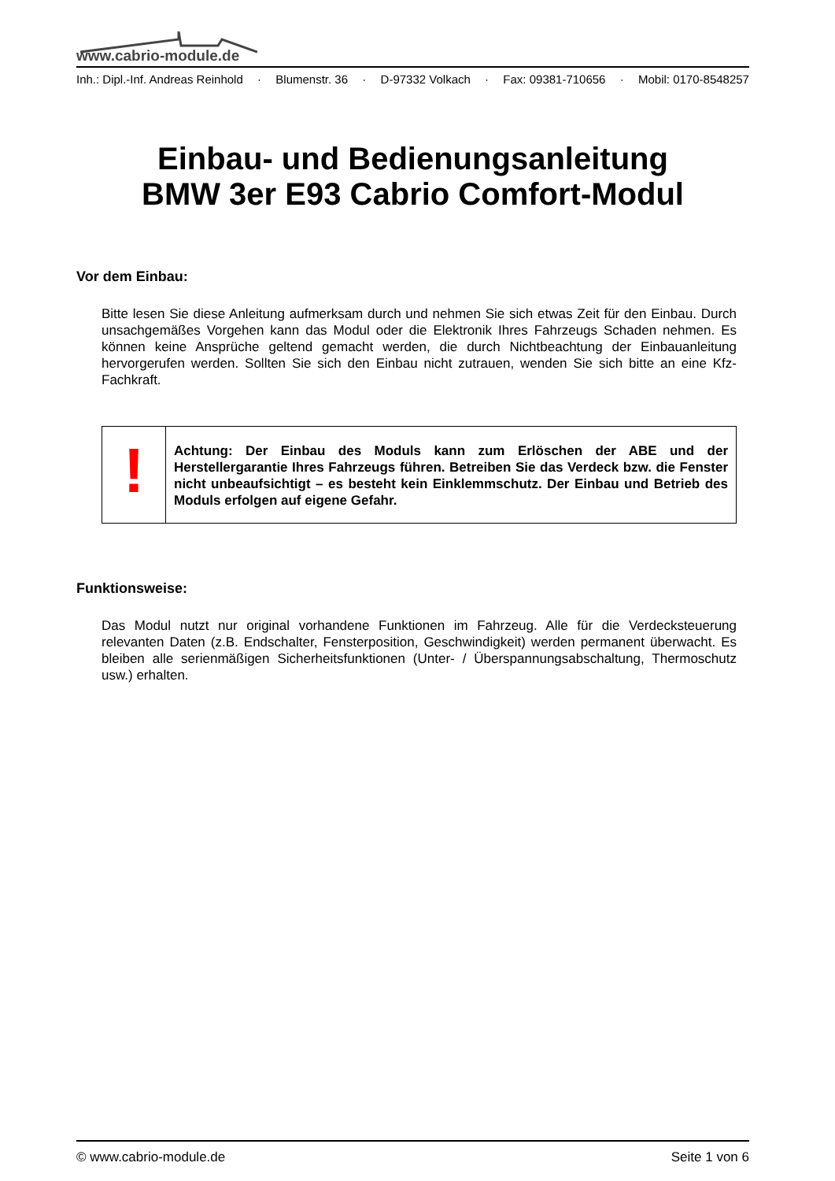www.cabrio-module.de
Inh.: Dipl.-Inf. Andreas Reinhold · Blumenstr. 36 · D-97332 Volkach · Fax: 09381-710656 · Mobil: 0170-8548257
Einbau- und Bedienungsanleitung
BMW 3er E93 Cabrio Comfort-Modul
Vor dem Einbau:
Bitte lesen Sie diese Anleitung aufmerksam durch und nehmen Sie sich etwas Zeit für den Einbau. Durch unsachgemäßes Vorgehen kann das Modul oder die Elektronik Ihres Fahrzeugs Schaden nehmen. Es können keine Ansprüche geltend gemacht werden, die durch Nichtbeachtung der Einbauanleitung hervorgerufen werden. Sollten Sie sich den Einbau nicht zutrauen, wenden Sie sich bitte an eine Kfz-Fachkraft.
!
Achtung: Der Einbau des Moduls kann zum Erlöschen der ABE und der Herstellergarantie Ihres Fahrzeugs führen. Betreiben Sie das Verdeck bzw. die Fenster nicht unbeaufsichtigt – es besteht kein Einklemmschutz. Der Einbau und Betrieb des Moduls erfolgen auf eigene Gefahr.
Funktionsweise:
Das Modul nutzt nur original vorhandene Funktionen im Fahrzeug. Alle für die Verdecksteuerung relevanten Daten (z.B. Endschalter, Fensterposition, Geschwindigkeit) werden permanent überwacht. Es bleiben alle serienmäßigen Sicherheitsfunktionen (Unter- / Überspannungsabschaltung, Thermoschutz usw.) erhalten.
© www.cabrio-module.de Seite 1 von 6